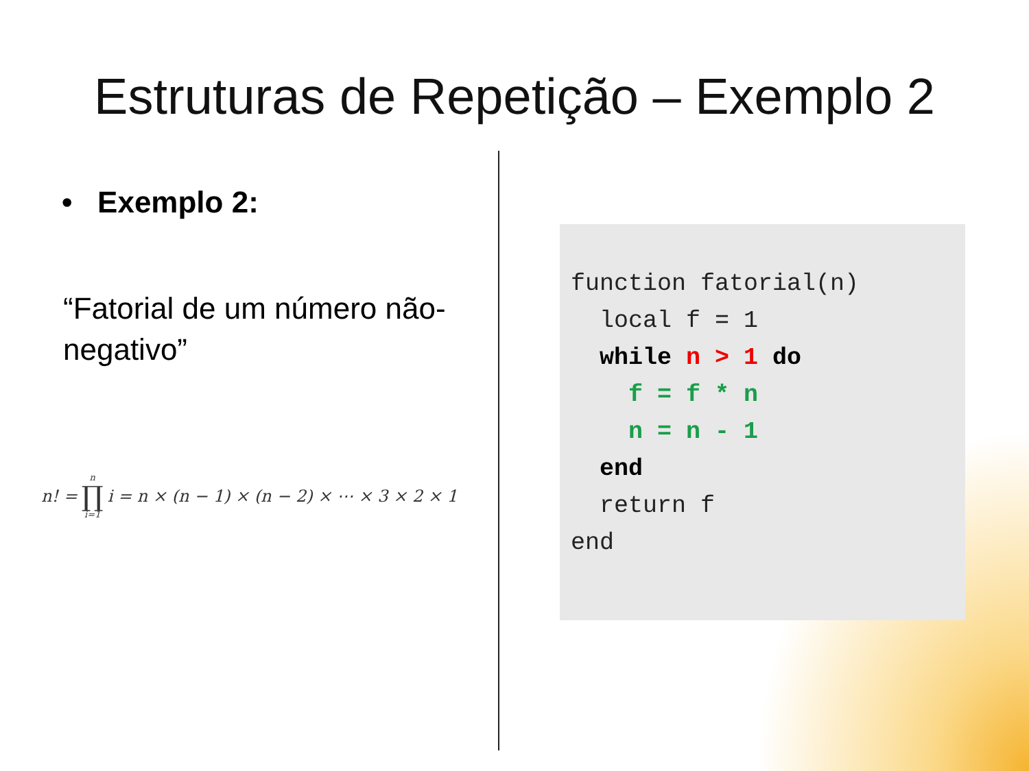Estruturas de Repetição – Exemplo 2
• Exemplo 2:
“Fatorial de um número não-negativo”
n! = n ∏ i=1 i = n × (n − 1) × (n − 2) × ⋯ × 3 × 2 × 1
function fatorial(n) local f = 1 while n > 1 do f = f * n n = n - 1 end return f end